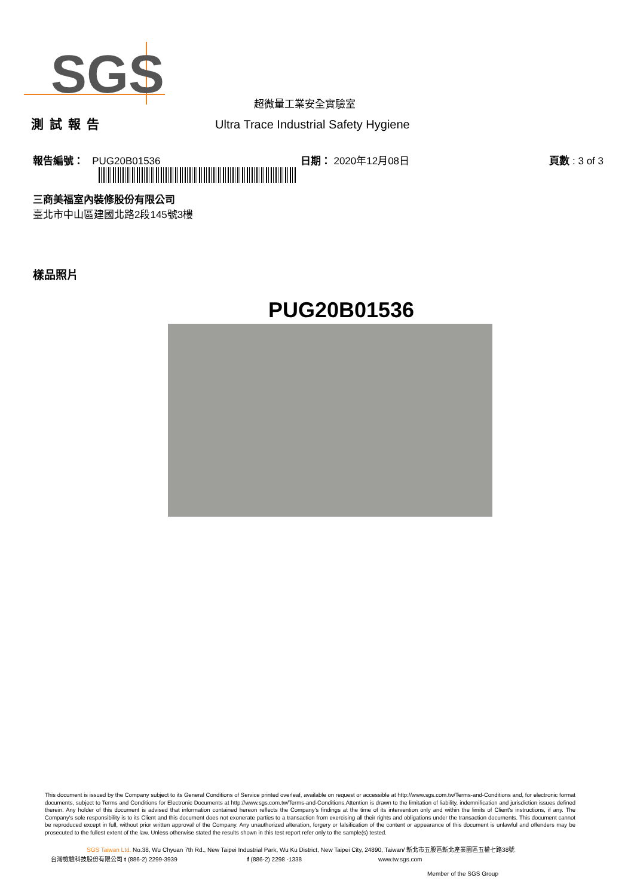SGS
超微量工業安全實驗室
測試報告 Ultra Trace Industrial Safety Hygiene
報告編號： PUG20B01536 日期： 2020年12月08日 頁數 : 3 of 3
三商美福室內裝修股份有限公司
臺北市中山區建國北路2段145號3樓
樣品照片
PUG20B01536
This document is issued by the Company subject to its General Conditions of Service printed overleaf, available on request or accessible at http://www.sgs.com.tw/Terms-and-Conditions and, for electronic format documents, subject to Terms and Conditions for Electronic Documents at http://www.sgs.com.tw/Terms-and-Conditions.Attention is drawn to the limitation of liability, indemnification and jurisdiction issues defined therein. Any holder of this document is advised that information contained hereon reflects the Company's findings at the time of its intervention only and within the limits of Client's instructions, if any. The Company's sole responsibility is to its Client and this document does not exonerate parties to a transaction from exercising all their rights and obligations under the transaction documents. This document cannot be reproduced except in full, without prior written approval of the Company. Any unauthorized alteration, forgery or falsification of the content or appearance of this document is unlawful and offenders may be prosecuted to the fullest extent of the law. Unless otherwise stated the results shown in this test report refer only to the sample(s) tested.
SGS Taiwan Ltd. No.38, Wu Chyuan 7th Rd., New Taipei Industrial Park, Wu Ku District, New Taipei City, 24890, Taiwan/ 新北市五股區新北產業園區五權七路38號
台灣檢驗科技股份有限公司 t (886-2) 2299-3939 f (886-2) 2298 -1338 www.tw.sgs.com
Member of the SGS Group